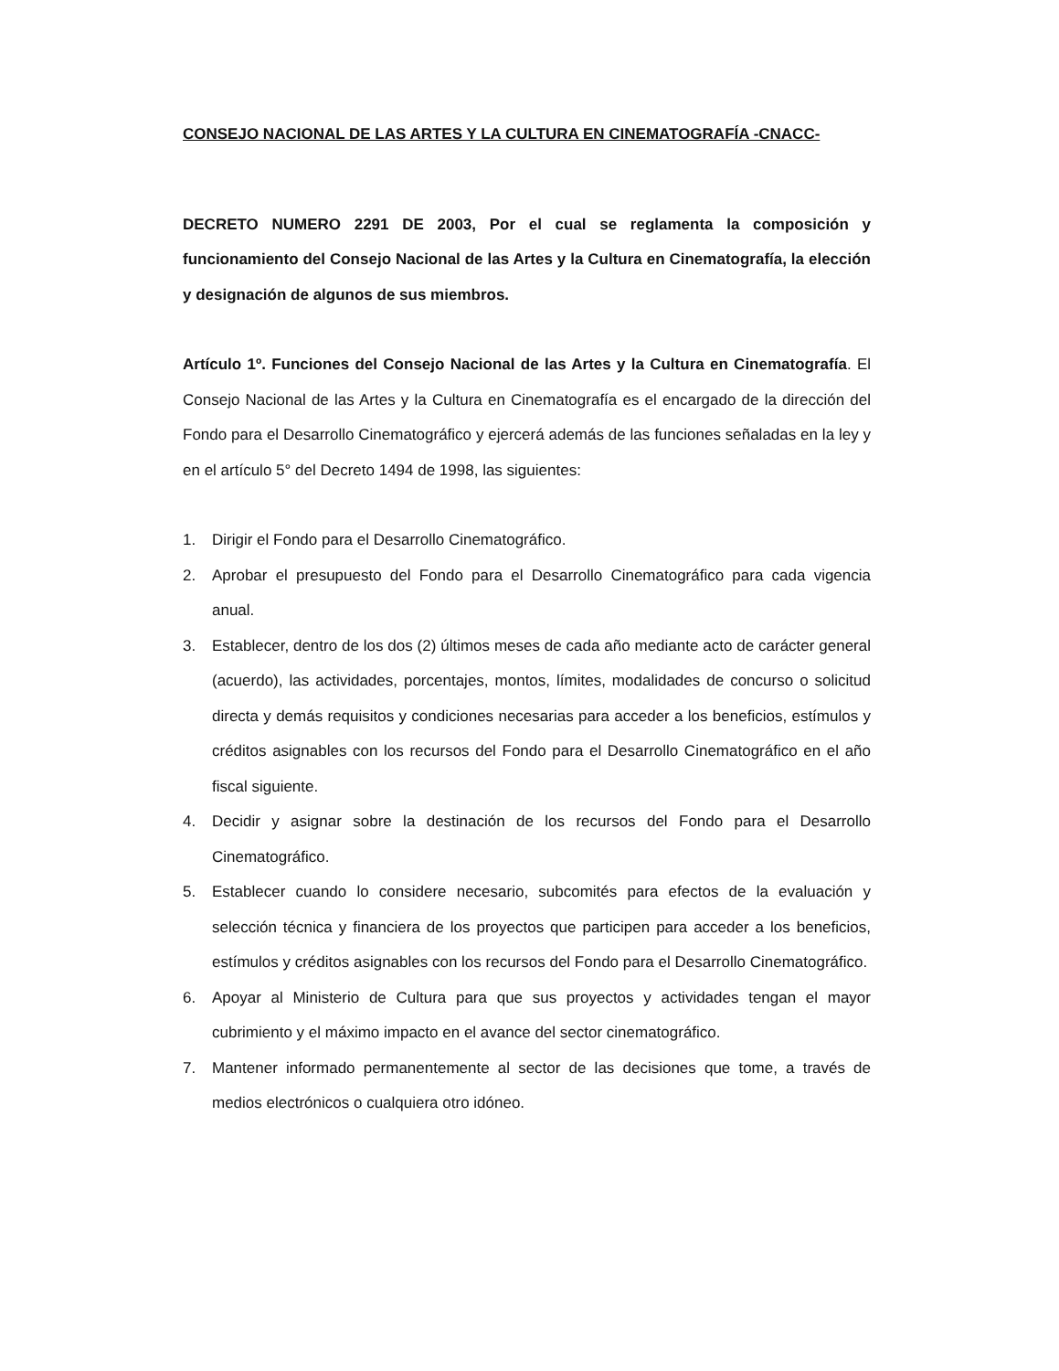CONSEJO NACIONAL DE LAS ARTES Y LA CULTURA EN CINEMATOGRAFÍA -CNACC-
DECRETO NUMERO 2291 DE 2003, Por el cual se reglamenta la composición y funcionamiento del Consejo Nacional de las Artes y la Cultura en Cinematografía, la elección y designación de algunos de sus miembros.
Artículo 1º. Funciones del Consejo Nacional de las Artes y la Cultura en Cinematografía. El Consejo Nacional de las Artes y la Cultura en Cinematografía es el encargado de la dirección del Fondo para el Desarrollo Cinematográfico y ejercerá además de las funciones señaladas en la ley y en el artículo 5° del Decreto 1494 de 1998, las siguientes:
1. Dirigir el Fondo para el Desarrollo Cinematográfico.
2. Aprobar el presupuesto del Fondo para el Desarrollo Cinematográfico para cada vigencia anual.
3. Establecer, dentro de los dos (2) últimos meses de cada año mediante acto de carácter general (acuerdo), las actividades, porcentajes, montos, límites, modalidades de concurso o solicitud directa y demás requisitos y condiciones necesarias para acceder a los beneficios, estímulos y créditos asignables con los recursos del Fondo para el Desarrollo Cinematográfico en el año fiscal siguiente.
4. Decidir y asignar sobre la destinación de los recursos del Fondo para el Desarrollo Cinematográfico.
5. Establecer cuando lo considere necesario, subcomités para efectos de la evaluación y selección técnica y financiera de los proyectos que participen para acceder a los beneficios, estímulos y créditos asignables con los recursos del Fondo para el Desarrollo Cinematográfico.
6. Apoyar al Ministerio de Cultura para que sus proyectos y actividades tengan el mayor cubrimiento y el máximo impacto en el avance del sector cinematográfico.
7. Mantener informado permanentemente al sector de las decisiones que tome, a través de medios electrónicos o cualquiera otro idóneo.